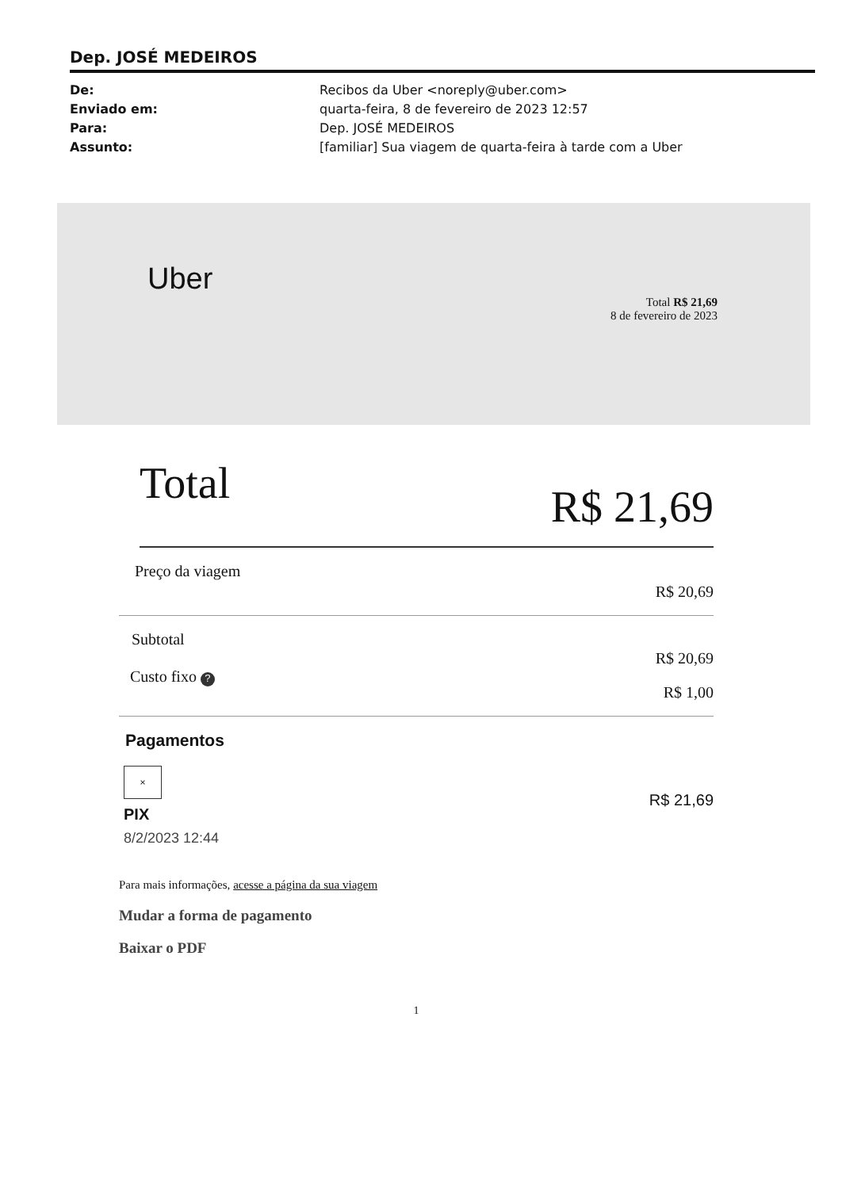Dep. JOSÉ MEDEIROS
De:
Enviado em:
Para:
Assunto:
Recibos da Uber <noreply@uber.com>
quarta-feira, 8 de fevereiro de 2023 12:57
Dep. JOSÉ MEDEIROS
[familiar] Sua viagem de quarta-feira à tarde com a Uber
Uber
Total R$ 21,69
8 de fevereiro de 2023
Total R$ 21,69
Preço da viagem R$ 20,69
Subtotal R$ 20,69
Custo fixo ? R$ 1,00
Pagamentos
×
PIX
8/2/2023 12:44
R$ 21,69
Para mais informações, acesse a página da sua viagem
Mudar a forma de pagamento
Baixar o PDF
1